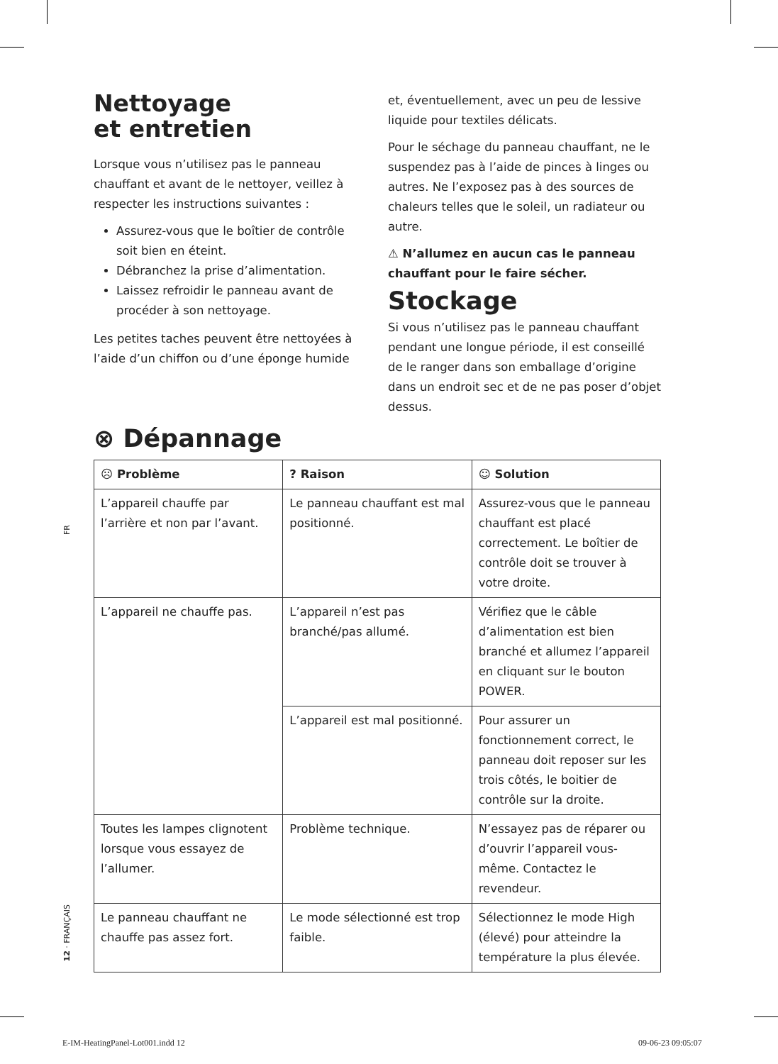Nettoyage
et entretien
Lorsque vous n’utilisez pas le panneau chauffant et avant de le nettoyer, veillez à respecter les instructions suivantes :
Assurez-vous que le boîtier de contrôle soit bien en éteint.
Débranchez la prise d’alimentation.
Laissez refroidir le panneau avant de procéder à son nettoyage.
Les petites taches peuvent être nettoyées à l’aide d’un chiffon ou d’une éponge humide
et, éventuellement, avec un peu de lessive liquide pour textiles délicats.
Pour le séchage du panneau chauffant, ne le suspendez pas à l’aide de pinces à linges ou autres. Ne l’exposez pas à des sources de chaleurs telles que le soleil, un radiateur ou autre.
⚠ N’allumez en aucun cas le panneau chauffant pour le faire sécher.
Stockage
Si vous n’utilisez pas le panneau chauffant pendant une longue période, il est conseillé de le ranger dans son emballage d’origine dans un endroit sec et de ne pas poser d’objet dessus.
⊗ Dépannage
| ☹ Problème | ? Raison | ☺ Solution |
| --- | --- | --- |
| L’appareil chauffe par l’arrière et non par l’avant. | Le panneau chauffant est mal positionné. | Assurez-vous que le panneau chauffant est placé correctement. Le boîtier de contrôle doit se trouver à votre droite. |
| L’appareil ne chauffe pas. | L’appareil n’est pas branché/pas allumé. | Vérifiez que le câble d’alimentation est bien branché et allumez l’appareil en cliquant sur le bouton POWER. |
| | L’appareil est mal positionné. | Pour assurer un fonctionnement correct, le panneau doit reposer sur les trois côtés, le boitier de contrôle sur la droite. |
| Toutes les lampes clignotent lorsque vous essayez de l’allumer. | Problème technique. | N’essayez pas de réparer ou d’ouvrir l’appareil vous-même. Contactez le revendeur. |
| Le panneau chauffant ne chauffe pas assez fort. | Le mode sélectionné est trop faible. | Sélectionnez le mode High (élevé) pour atteindre la température la plus élevée. |
FR
12 · FRANÇAIS
E-IM-HeatingPanel-Lot001.indd 12
09-06-23 09:05:07